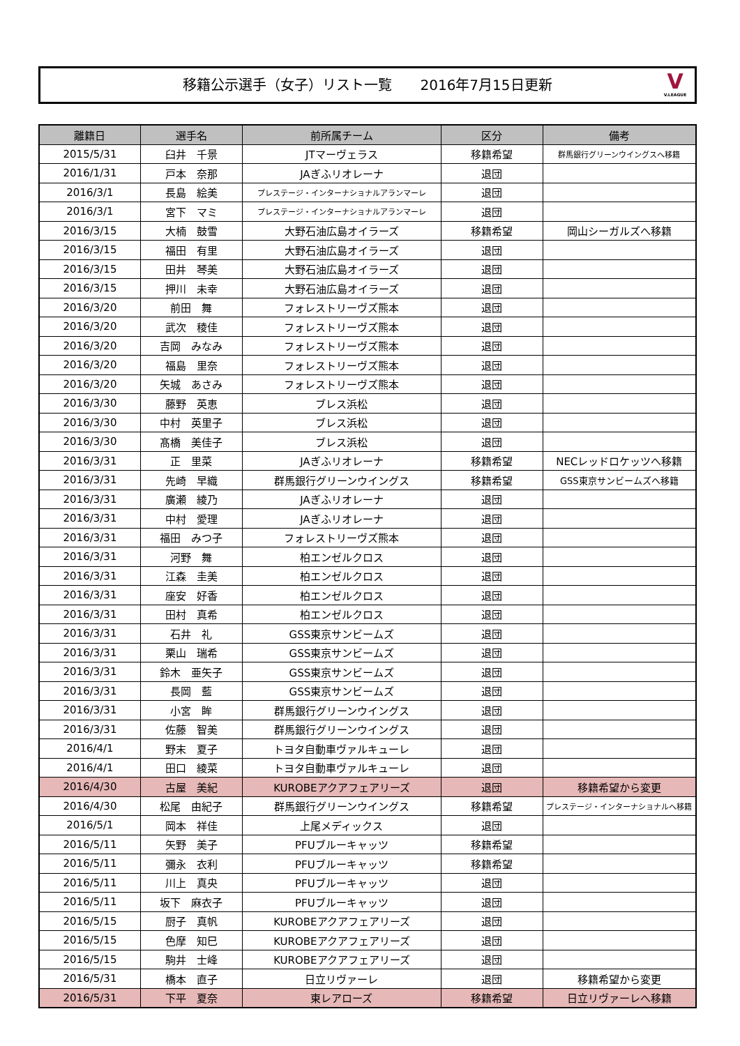移籍公示選手（女子）リスト一覧　　2016年7月15日更新
V
V.LEAGUE
| 離籍日 | 選手名 | 前所属チーム | 区分 | 備考 |
| --- | --- | --- | --- | --- |
| 2015/5/31 | 臼井 千景 | JTマーヴェラス | 移籍希望 | 群馬銀行グリーンウイングスへ移籍 |
| 2016/1/31 | 戸本 奈那 | JAぎふリオレーナ | 退団 | |
| 2016/3/1 | 長島 絵美 | プレステージ・インターナショナルアランマーレ | 退団 | |
| 2016/3/1 | 宮下 マミ | プレステージ・インターナショナルアランマーレ | 退団 | |
| 2016/3/15 | 大楠 鼓雪 | 大野石油広島オイラーズ | 移籍希望 | 岡山シーガルズへ移籍 |
| 2016/3/15 | 福田 有里 | 大野石油広島オイラーズ | 退団 | |
| 2016/3/15 | 田井 琴美 | 大野石油広島オイラーズ | 退団 | |
| 2016/3/15 | 押川 未幸 | 大野石油広島オイラーズ | 退団 | |
| 2016/3/20 | 前田 舞 | フォレストリーヴズ熊本 | 退団 | |
| 2016/3/20 | 武次 稜佳 | フォレストリーヴズ熊本 | 退団 | |
| 2016/3/20 | 吉岡 みなみ | フォレストリーヴズ熊本 | 退団 | |
| 2016/3/20 | 福島 里奈 | フォレストリーヴズ熊本 | 退団 | |
| 2016/3/20 | 矢城 あさみ | フォレストリーヴズ熊本 | 退団 | |
| 2016/3/30 | 藤野 英恵 | ブレス浜松 | 退団 | |
| 2016/3/30 | 中村 英里子 | ブレス浜松 | 退団 | |
| 2016/3/30 | 髙橋 美佳子 | ブレス浜松 | 退団 | |
| 2016/3/31 | 正 里菜 | JAぎふリオレーナ | 移籍希望 | NECレッドロケッツへ移籍 |
| 2016/3/31 | 先崎 早織 | 群馬銀行グリーンウイングス | 移籍希望 | GSS東京サンビームズへ移籍 |
| 2016/3/31 | 廣瀬 綾乃 | JAぎふリオレーナ | 退団 | |
| 2016/3/31 | 中村 愛理 | JAぎふリオレーナ | 退団 | |
| 2016/3/31 | 福田 みつ子 | フォレストリーヴズ熊本 | 退団 | |
| 2016/3/31 | 河野 舞 | 柏エンゼルクロス | 退団 | |
| 2016/3/31 | 江森 圭美 | 柏エンゼルクロス | 退団 | |
| 2016/3/31 | 座安 好香 | 柏エンゼルクロス | 退団 | |
| 2016/3/31 | 田村 真希 | 柏エンゼルクロス | 退団 | |
| 2016/3/31 | 石井 礼 | GSS東京サンビームズ | 退団 | |
| 2016/3/31 | 栗山 瑞希 | GSS東京サンビームズ | 退団 | |
| 2016/3/31 | 鈴木 亜矢子 | GSS東京サンビームズ | 退団 | |
| 2016/3/31 | 長岡 藍 | GSS東京サンビームズ | 退団 | |
| 2016/3/31 | 小宮 眸 | 群馬銀行グリーンウイングス | 退団 | |
| 2016/3/31 | 佐藤 智美 | 群馬銀行グリーンウイングス | 退団 | |
| 2016/4/1 | 野末 夏子 | トヨタ自動車ヴァルキューレ | 退団 | |
| 2016/4/1 | 田口 綾菜 | トヨタ自動車ヴァルキューレ | 退団 | |
| 2016/4/30 | 古屋 美紀 | KUROBEアクアフェアリーズ | 退団 | 移籍希望から変更 |
| 2016/4/30 | 松尾 由紀子 | 群馬銀行グリーンウイングス | 移籍希望 | プレステージ・インターナショナルへ移籍 |
| 2016/5/1 | 岡本 祥佳 | 上尾メディックス | 退団 | |
| 2016/5/11 | 矢野 美子 | PFUブルーキャッツ | 移籍希望 | |
| 2016/5/11 | 彌永 衣利 | PFUブルーキャッツ | 移籍希望 | |
| 2016/5/11 | 川上 真央 | PFUブルーキャッツ | 退団 | |
| 2016/5/11 | 坂下 麻衣子 | PFUブルーキャッツ | 退団 | |
| 2016/5/15 | 厨子 真帆 | KUROBEアクアフェアリーズ | 退団 | |
| 2016/5/15 | 色摩 知巳 | KUROBEアクアフェアリーズ | 退団 | |
| 2016/5/15 | 駒井 士峰 | KUROBEアクアフェアリーズ | 退団 | |
| 2016/5/31 | 橋本 直子 | 日立リヴァーレ | 退団 | 移籍希望から変更 |
| 2016/5/31 | 下平 夏奈 | 東レアローズ | 移籍希望 | 日立リヴァーレへ移籍 |